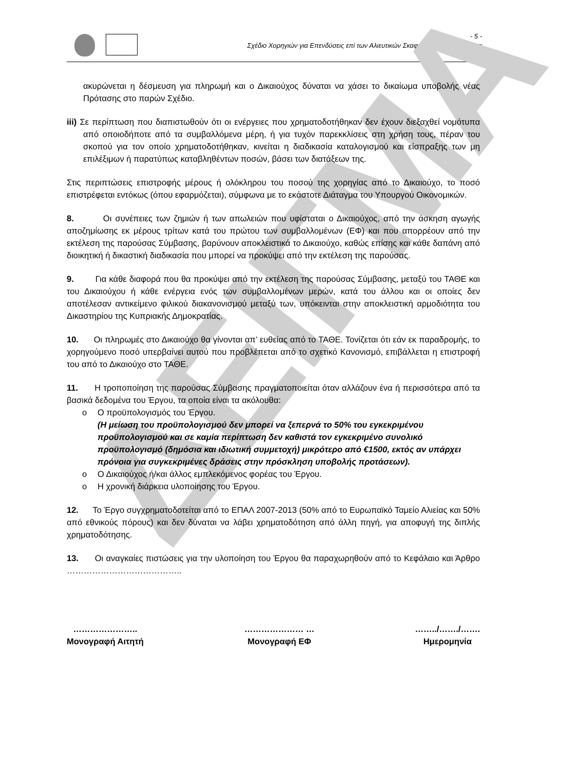- 5 -
Σχέδιο Χορηγιών για Επενδύσεις επί των Αλιευτικών Σκαφών και Επιλεκτικότητα
ΔΕΙΓΜΑ
ακυρώνεται η δέσμευση για πληρωμή και ο Δικαιούχος δύναται να χάσει το δικαίωμα υποβολής νέας Πρότασης στο παρών Σχέδιο.
iii) Σε περίπτωση που διαπιστωθούν ότι οι ενέργειες που χρηματοδοτήθηκαν δεν έχουν διεξαχθεί νομότυπα από οποιοδήποτε από τα συμβαλλόμενα μέρη, ή για τυχόν παρεκκλίσεις στη χρήση τους, πέραν του σκοπού για τον οποίο χρηματοδοτήθηκαν, κινείται η διαδικασία καταλογισμού και είσπραξης των μη επιλέξιμων ή παρατύπως καταβληθέντων ποσών, βάσει των διατάξεων της.
Στις περιπτώσεις επιστροφής μέρους ή ολόκληρου του ποσού της χορηγίας από το Δικαιούχο, το ποσό επιστρέφεται εντόκως (όπου εφαρμόζεται), σύμφωνα με το εκάστοτε Διάταγμα του Υπουργού Οικονομικών.
8. Οι συνέπειες των ζημιών ή των απωλειών που υφίσταται ο Δικαιούχος, από την άσκηση αγωγής αποζημίωσης εκ μέρους τρίτων κατά του πρώτου των συμβαλλομένων (ΕΦ) και που απορρέουν από την εκτέλεση της παρούσας Σύμβασης, βαρύνουν αποκλειστικά το Δικαιούχο, καθώς επίσης και κάθε δαπάνη από διοικητική ή δικαστική διαδικασία που μπορεί να προκύψει από την εκτέλεση της παρούσας.
9. Για κάθε διαφορά που θα προκύψει από την εκτέλεση της παρούσας Σύμβασης, μεταξύ του ΤΑΘΕ και του Δικαιούχου ή κάθε ενέργεια ενός των συμβαλλομένων μερών, κατά του άλλου και οι οποίες δεν αποτέλεσαν αντικείμενο φιλικού διακανονισμού μεταξύ των, υπόκεινται στην αποκλειστική αρμοδιότητα του Δικαστηρίου της Κυπριακής Δημοκρατίας.
10. Οι πληρωμές στο Δικαιούχο θα γίνονται απ’ ευθείας από το ΤΑΘΕ. Τονίζεται ότι εάν εκ παραδρομής, το χορηγούμενο ποσό υπερβαίνει αυτού που προβλέπεται από το σχετικό Κανονισμό, επιβάλλεται η επιστροφή του από το Δικαιούχο στο ΤΑΘΕ.
11. Η τροποποίηση της παρούσας Σύμβασης πραγματοποιείται όταν αλλάζουν ένα ή περισσότερα από τα βασικά δεδομένα του Έργου, τα οποία είναι τα ακόλουθα:
o Ο προϋπολογισμός του Έργου.
(Η μείωση του προϋπολογισμού δεν μπορεί να ξεπερνά το 50% του εγκεκριμένου προϋπολογισμού και σε καμία περίπτωση δεν καθιστά τον εγκεκριμένο συνολικό προϋπολογισμό (δημόσια και ιδιωτική συμμετοχή) μικρότερο από €1500, εκτός αν υπάρχει πρόνοια για συγκεκριμένες δράσεις στην πρόσκληση υποβολής προτάσεων).
o Ο Δικαιούχος ή/και άλλος εμπλεκόμενος φορέας του Έργου.
o Η χρονική διάρκεια υλοποίησης του Έργου.
12. Το Έργο συγχρηματοδοτείται από το ΕΠΑΛ 2007-2013 (50% από το Ευρωπαϊκό Ταμείο Αλιείας και 50% από εθνικούς πόρους) και δεν δύναται να λάβει χρηματοδότηση από άλλη πηγή, για αποφυγή της διπλής χρηματοδότησης.
13. Οι αναγκαίες πιστώσεις για την υλοποίηση του Έργου θα παραχωρηθούν από το Κεφάλαιο και Άρθρο …………………………………..
…………………..
Μονογραφή Αιτητή
………………… …
Μονογραφή ΕΦ
……../……./…….
Ημερομηνία